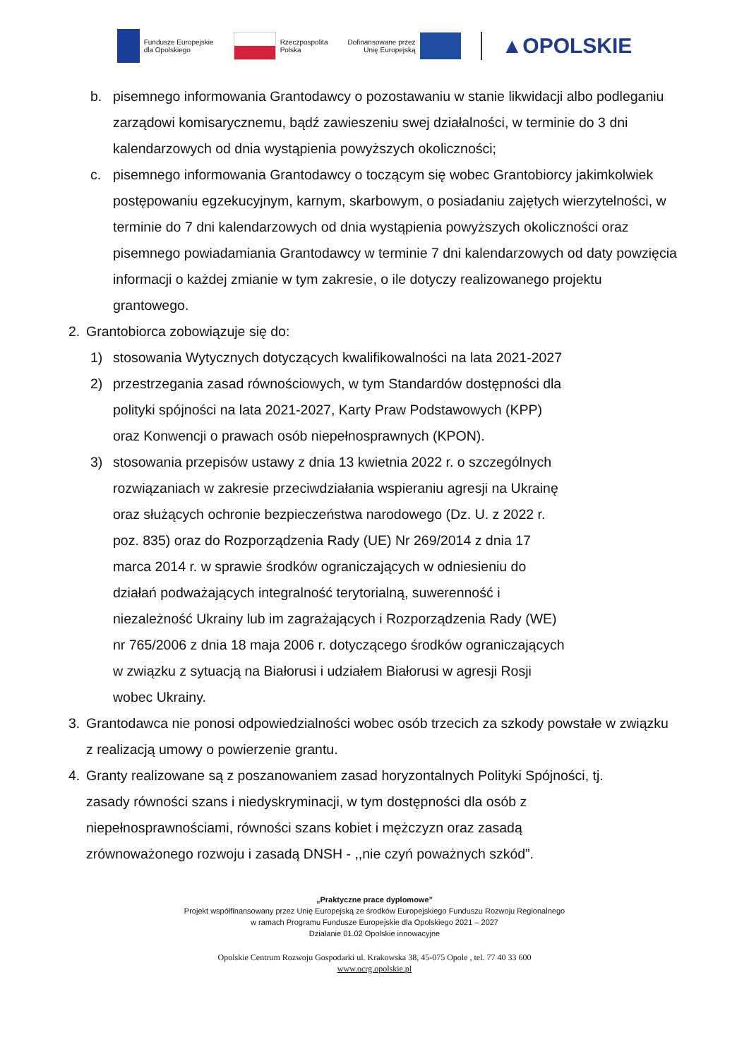Fundusze Europejskie
dla Opolskiego
Rzeczpospolita
Polska
Dofinansowane przez
Unię Europejską
▲OPOLSKIE
b. pisemnego informowania Grantodawcy o pozostawaniu w stanie likwidacji albo podleganiu zarządowi komisarycznemu, bądź zawieszeniu swej działalności, w terminie do 3 dni kalendarzowych od dnia wystąpienia powyższych okoliczności;
c. pisemnego informowania Grantodawcy o toczącym się wobec Grantobiorcy jakimkolwiek postępowaniu egzekucyjnym, karnym, skarbowym, o posiadaniu zajętych wierzytelności, w terminie do 7 dni kalendarzowych od dnia wystąpienia powyższych okoliczności oraz pisemnego powiadamiania Grantodawcy w terminie 7 dni kalendarzowych od daty powzięcia informacji o każdej zmianie w tym zakresie, o ile dotyczy realizowanego projektu grantowego.
2. Grantobiorca zobowiązuje się do:
1) stosowania Wytycznych dotyczących kwalifikowalności na lata 2021-2027
2) przestrzegania zasad równościowych, w tym Standardów dostępności dla
polityki spójności na lata 2021-2027, Karty Praw Podstawowych (KPP)
oraz Konwencji o prawach osób niepełnosprawnych (KPON).
3) stosowania przepisów ustawy z dnia 13 kwietnia 2022 r. o szczególnych
rozwiązaniach w zakresie przeciwdziałania wspieraniu agresji na Ukrainę
oraz służących ochronie bezpieczeństwa narodowego (Dz. U. z 2022 r.
poz. 835) oraz do Rozporządzenia Rady (UE) Nr 269/2014 z dnia 17
marca 2014 r. w sprawie środków ograniczających w odniesieniu do
działań podważających integralność terytorialną, suwerenność i
niezależność Ukrainy lub im zagrażających i Rozporządzenia Rady (WE)
nr 765/2006 z dnia 18 maja 2006 r. dotyczącego środków ograniczających
w związku z sytuacją na Białorusi i udziałem Białorusi w agresji Rosji
wobec Ukrainy.
3. Grantodawca nie ponosi odpowiedzialności wobec osób trzecich za szkody powstałe w związku z realizacją umowy o powierzenie grantu.
4. Granty realizowane są z poszanowaniem zasad horyzontalnych Polityki Spójności, tj.
zasady równości szans i niedyskryminacji, w tym dostępności dla osób z
niepełnosprawnościami, równości szans kobiet i mężczyzn oraz zasadą
zrównoważonego rozwoju i zasadą DNSH - ,,nie czyń poważnych szkód”.
„Praktyczne prace dyplomowe”
Projekt współfinansowany przez Unię Europejską ze środków Europejskiego Funduszu Rozwoju Regionalnego
w ramach Programu Fundusze Europejskie dla Opolskiego 2021 – 2027
Działanie 01.02 Opolskie innowacyjne
Opolskie Centrum Rozwoju Gospodarki ul. Krakowska 38, 45-075 Opole , tel. 77 40 33 600
www.ocrg.opolskie.pl